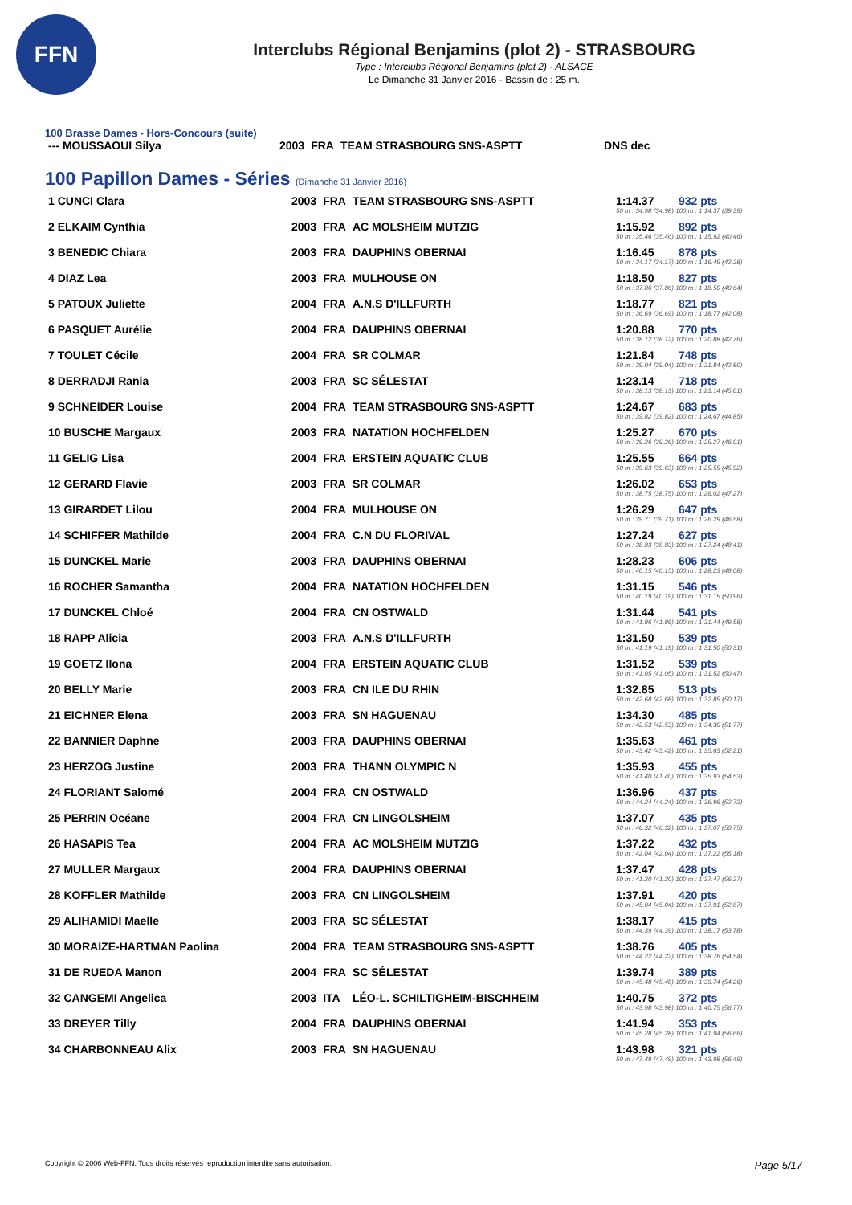FFN
Interclubs Régional Benjamins (plot 2) - STRASBOURG
Type : Interclubs Régional Benjamins (plot 2) - ALSACE
Le Dimanche 31 Janvier 2016 - Bassin de : 25 m.
100 Brasse Dames - Hors-Concours (suite)
| --- MOUSSAOUI Silya | 2003 | FRA | TEAM STRASBOURG SNS-ASPTT | DNS dec |
100 Papillon Dames - Séries (Dimanche 31 Janvier 2016)
| 1 CUNCI Clara | 2003 | FRA | TEAM STRASBOURG SNS-ASPTT | 1:14.37 | 932 pts |
| | | | | 50 m : 34.98 (34.98) 100 m : 1:14.37 (39.39) | |
| 2 ELKAIM Cynthia | 2003 | FRA | AC MOLSHEIM MUTZIG | 1:15.92 | 892 pts |
| | | | | 50 m : 35.46 (35.46) 100 m : 1:15.92 (40.46) | |
| 3 BENEDIC Chiara | 2003 | FRA | DAUPHINS OBERNAI | 1:16.45 | 878 pts |
| | | | | 50 m : 34.17 (34.17) 100 m : 1:16.45 (42.28) | |
| 4 DIAZ Lea | 2003 | FRA | MULHOUSE ON | 1:18.50 | 827 pts |
| | | | | 50 m : 37.86 (37.86) 100 m : 1:18.50 (40.64) | |
| 5 PATOUX Juliette | 2004 | FRA | A.N.S D'ILLFURTH | 1:18.77 | 821 pts |
| | | | | 50 m : 36.69 (36.69) 100 m : 1:18.77 (42.08) | |
| 6 PASQUET Aurélie | 2004 | FRA | DAUPHINS OBERNAI | 1:20.88 | 770 pts |
| | | | | 50 m : 38.12 (38.12) 100 m : 1:20.88 (42.76) | |
| 7 TOULET Cécile | 2004 | FRA | SR COLMAR | 1:21.84 | 748 pts |
| | | | | 50 m : 39.04 (39.04) 100 m : 1:21.84 (42.80) | |
| 8 DERRADJI Rania | 2003 | FRA | SC SÉLESTAT | 1:23.14 | 718 pts |
| | | | | 50 m : 38.13 (38.13) 100 m : 1:23.14 (45.01) | |
| 9 SCHNEIDER Louise | 2004 | FRA | TEAM STRASBOURG SNS-ASPTT | 1:24.67 | 683 pts |
| | | | | 50 m : 39.82 (39.82) 100 m : 1:24.67 (44.85) | |
| 10 BUSCHE Margaux | 2003 | FRA | NATATION HOCHFELDEN | 1:25.27 | 670 pts |
| | | | | 50 m : 39.26 (39.26) 100 m : 1:25.27 (46.01) | |
| 11 GELIG Lisa | 2004 | FRA | ERSTEIN AQUATIC CLUB | 1:25.55 | 664 pts |
| | | | | 50 m : 39.63 (39.63) 100 m : 1:25.55 (45.92) | |
| 12 GERARD Flavie | 2003 | FRA | SR COLMAR | 1:26.02 | 653 pts |
| | | | | 50 m : 38.75 (38.75) 100 m : 1:26.02 (47.27) | |
| 13 GIRARDET Lilou | 2004 | FRA | MULHOUSE ON | 1:26.29 | 647 pts |
| | | | | 50 m : 39.71 (39.71) 100 m : 1:26.29 (46.58) | |
| 14 SCHIFFER Mathilde | 2004 | FRA | C.N DU FLORIVAL | 1:27.24 | 627 pts |
| | | | | 50 m : 38.83 (38.83) 100 m : 1:27.24 (48.41) | |
| 15 DUNCKEL Marie | 2003 | FRA | DAUPHINS OBERNAI | 1:28.23 | 606 pts |
| | | | | 50 m : 40.15 (40.15) 100 m : 1:28.23 (48.08) | |
| 16 ROCHER Samantha | 2004 | FRA | NATATION HOCHFELDEN | 1:31.15 | 546 pts |
| | | | | 50 m : 40.19 (40.19) 100 m : 1:31.15 (50.96) | |
| 17 DUNCKEL Chloé | 2004 | FRA | CN OSTWALD | 1:31.44 | 541 pts |
| | | | | 50 m : 41.86 (41.86) 100 m : 1:31.44 (49.58) | |
| 18 RAPP Alicia | 2003 | FRA | A.N.S D'ILLFURTH | 1:31.50 | 539 pts |
| | | | | 50 m : 41.19 (41.19) 100 m : 1:31.50 (50.31) | |
| 19 GOETZ Ilona | 2004 | FRA | ERSTEIN AQUATIC CLUB | 1:31.52 | 539 pts |
| | | | | 50 m : 41.05 (41.05) 100 m : 1:31.52 (50.47) | |
| 20 BELLY Marie | 2003 | FRA | CN ILE DU RHIN | 1:32.85 | 513 pts |
| | | | | 50 m : 42.68 (42.68) 100 m : 1:32.85 (50.17) | |
| 21 EICHNER Elena | 2003 | FRA | SN HAGUENAU | 1:34.30 | 485 pts |
| | | | | 50 m : 42.53 (42.53) 100 m : 1:34.30 (51.77) | |
| 22 BANNIER Daphne | 2003 | FRA | DAUPHINS OBERNAI | 1:35.63 | 461 pts |
| | | | | 50 m : 43.42 (43.42) 100 m : 1:35.63 (52.21) | |
| 23 HERZOG Justine | 2003 | FRA | THANN OLYMPIC N | 1:35.93 | 455 pts |
| | | | | 50 m : 41.40 (41.40) 100 m : 1:35.93 (54.53) | |
| 24 FLORIANT Salomé | 2004 | FRA | CN OSTWALD | 1:36.96 | 437 pts |
| | | | | 50 m : 44.24 (44.24) 100 m : 1:36.96 (52.72) | |
| 25 PERRIN Océane | 2004 | FRA | CN LINGOLSHEIM | 1:37.07 | 435 pts |
| | | | | 50 m : 46.32 (46.32) 100 m : 1:37.07 (50.75) | |
| 26 HASAPIS Tea | 2004 | FRA | AC MOLSHEIM MUTZIG | 1:37.22 | 432 pts |
| | | | | 50 m : 42.04 (42.04) 100 m : 1:37.22 (55.18) | |
| 27 MULLER Margaux | 2004 | FRA | DAUPHINS OBERNAI | 1:37.47 | 428 pts |
| | | | | 50 m : 41.20 (41.20) 100 m : 1:37.47 (56.27) | |
| 28 KOFFLER Mathilde | 2003 | FRA | CN LINGOLSHEIM | 1:37.91 | 420 pts |
| | | | | 50 m : 45.04 (45.04) 100 m : 1:37.91 (52.87) | |
| 29 ALIHAMIDI Maelle | 2003 | FRA | SC SÉLESTAT | 1:38.17 | 415 pts |
| | | | | 50 m : 44.39 (44.39) 100 m : 1:38.17 (53.78) | |
| 30 MORAIZE-HARTMAN Paolina | 2004 | FRA | TEAM STRASBOURG SNS-ASPTT | 1:38.76 | 405 pts |
| | | | | 50 m : 44.22 (44.22) 100 m : 1:38.76 (54.54) | |
| 31 DE RUEDA Manon | 2004 | FRA | SC SÉLESTAT | 1:39.74 | 389 pts |
| | | | | 50 m : 45.48 (45.48) 100 m : 1:39.74 (54.26) | |
| 32 CANGEMI Angelica | 2003 | ITA | LÉO-L. SCHILTIGHEIM-BISCHHEIM | 1:40.75 | 372 pts |
| | | | | 50 m : 43.98 (43.98) 100 m : 1:40.75 (56.77) | |
| 33 DREYER Tilly | 2004 | FRA | DAUPHINS OBERNAI | 1:41.94 | 353 pts |
| | | | | 50 m : 45.28 (45.28) 100 m : 1:41.94 (56.66) | |
| 34 CHARBONNEAU Alix | 2003 | FRA | SN HAGUENAU | 1:43.98 | 321 pts |
| | | | | 50 m : 47.49 (47.49) 100 m : 1:43.98 (56.49) | |
Copyright © 2006 Web-FFN. Tous droits réservés reproduction interdite sans autorisation. Page 5/17